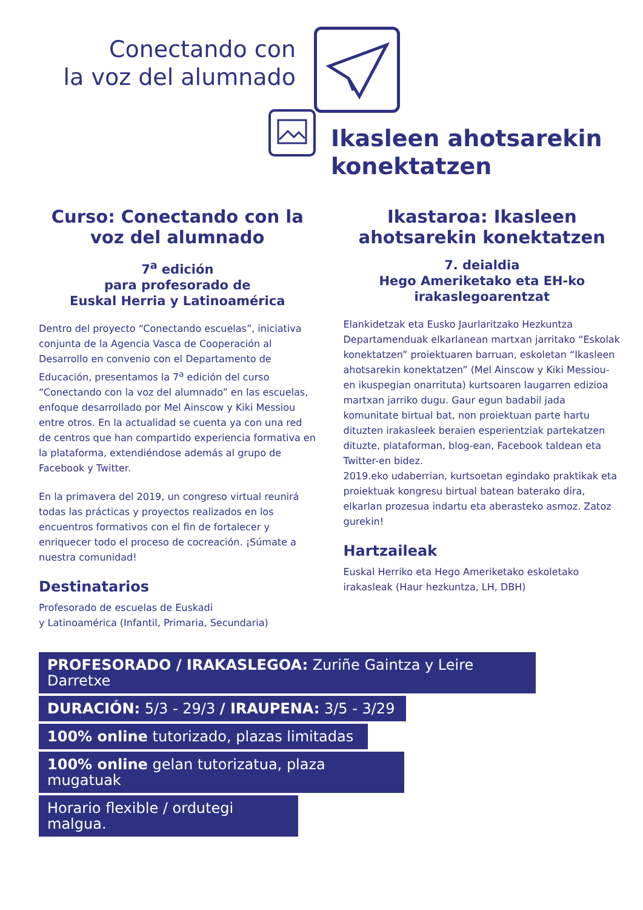Conectando con
la voz del alumnado
Ikasleen ahotsarekin
konektatzen
Curso: Conectando con la voz del alumnado
7<sup>a</sup> edición
para profesorado de
Euskal Herria y Latinoamérica
Dentro del proyecto “Conectando escuelas”, iniciativa conjunta de la Agencia Vasca de Cooperación al Desarrollo en convenio con el Departamento de Educación, presentamos la 7<sup>a</sup> edición del curso “Conectando con la voz del alumnado” en las escuelas, enfoque desarrollado por Mel Ainscow y Kiki Messiou entre otros. En la actualidad se cuenta ya con una red de centros que han compartido experiencia formativa en la plataforma, extendiéndose además al grupo de Facebook y Twitter.
En la primavera del 2019, un congreso virtual reunirá todas las prácticas y proyectos realizados en los encuentros formativos con el fin de fortalecer y enriquecer todo el proceso de cocreación. ¡Súmate a nuestra comunidad!
Destinatarios
Profesorado de escuelas de Euskadi
y Latinoamérica (Infantil, Primaria, Secundaria)
Ikastaroa: Ikasleen ahotsarekin konektatzen
7. deialdia
Hego Ameriketako eta EH-ko
irakaslegoarentzat
Elankidetzak eta Eusko Jaurlaritzako Hezkuntza Departamenduak elkarlanean martxan jarritako “Eskolak konektatzen” proiektuaren barruan, eskoletan “Ikasleen ahotsarekin konektatzen” (Mel Ainscow y Kiki Messiou-en ikuspegian onarrituta) kurtsoaren laugarren edizioa martxan jarriko dugu. Gaur egun badabil jada komunitate birtual bat, non proiektuan parte hartu dituzten irakasleek beraien esperientziak partekatzen dituzte, plataforman, blog-ean, Facebook taldean eta Twitter-en bidez.
2019.eko udaberrian, kurtsoetan egindako praktikak eta proiektuak kongresu birtual batean baterako dira, elkarlan prozesua indartu eta aberasteko asmoz. Zatoz gurekin!
Hartzaileak
Euskal Herriko eta Hego Ameriketako eskoletako irakasleak (Haur hezkuntza, LH, DBH)
PROFESORADO / IRAKASLEGOA: Zuriñe Gaintza y Leire Darretxe
DURACIÓN: 5/3 - 29/3 / IRAUPENA: 3/5 - 3/29
100% online tutorizado, plazas limitadas
100% online gelan tutorizatua, plaza mugatuak
Horario flexible / ordutegi malgua.